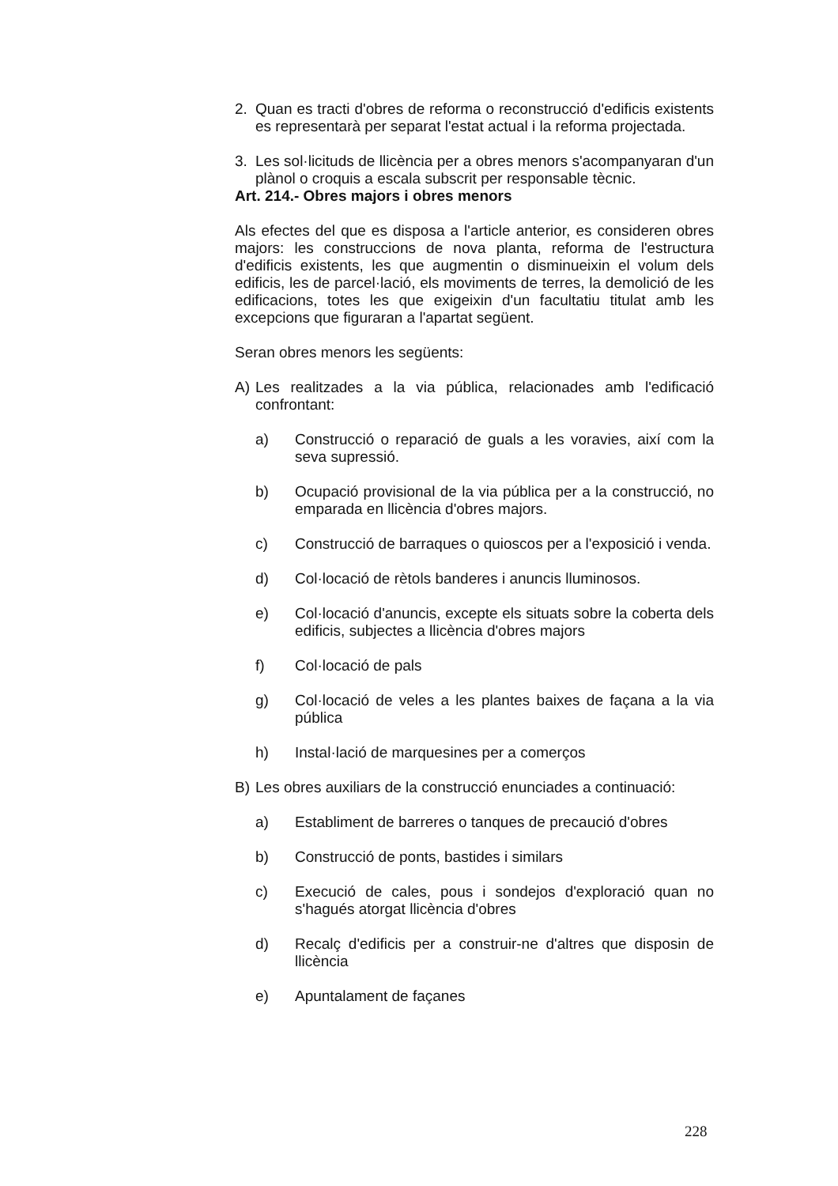2. Quan es tracti d'obres de reforma o reconstrucció d'edificis existents es representarà per separat l'estat actual i la reforma projectada.
3. Les sol·licituds de llicència per a obres menors s'acompanyaran d'un plànol o croquis a escala subscrit per responsable tècnic.
Art. 214.- Obres majors i obres menors
Als efectes del que es disposa a l'article anterior, es consideren obres majors: les construccions de nova planta, reforma de l'estructura d'edificis existents, les que augmentin o disminueixin el volum dels edificis, les de parcel·lació, els moviments de terres, la demolició de les edificacions, totes les que exigeixin d'un facultatiu titulat amb les excepcions que figuraran a l'apartat següent.
Seran obres menors les següents:
A) Les realitzades a la via pública, relacionades amb l'edificació confrontant:
a) Construcció o reparació de guals a les voravies, així com la seva supressió.
b) Ocupació provisional de la via pública per a la construcció, no emparada en llicència d'obres majors.
c) Construcció de barraques o quioscos per a l'exposició i venda.
d) Col·locació de rètols banderes i anuncis lluminosos.
e) Col·locació d'anuncis, excepte els situats sobre la coberta dels edificis, subjectes a llicència d'obres majors
f) Col·locació de pals
g) Col·locació de veles a les plantes baixes de façana a la via pública
h) Instal·lació de marquesines per a comerços
B) Les obres auxiliars de la construcció enunciades a continuació:
a) Establiment de barreres o tanques de precaució d'obres
b) Construcció de ponts, bastides i similars
c) Execució de cales, pous i sondejos d'exploració quan no s'hagués atorgat llicència d'obres
d) Recalç d'edificis per a construir-ne d'altres que disposin de llicència
e) Apuntalament de façanes
228